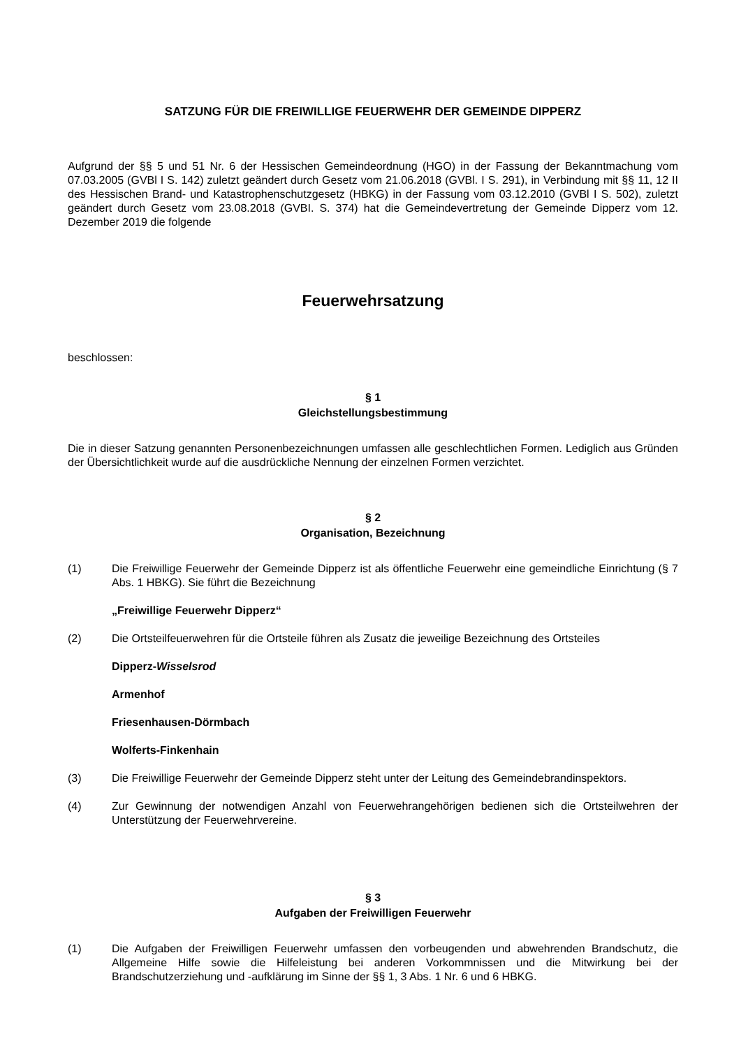SATZUNG FÜR DIE FREIWILLIGE FEUERWEHR DER GEMEINDE DIPPERZ
Aufgrund der §§ 5 und 51 Nr. 6 der Hessischen Gemeindeordnung (HGO) in der Fassung der Bekanntmachung vom 07.03.2005 (GVBl I S. 142) zuletzt geändert durch Gesetz vom 21.06.2018 (GVBl. I S. 291), in Verbindung mit §§ 11, 12 II des Hessischen Brand- und Katastrophenschutzgesetz (HBKG) in der Fassung vom 03.12.2010 (GVBl I S. 502), zuletzt geändert durch Gesetz vom 23.08.2018 (GVBI. S. 374) hat die Gemeindevertretung der Gemeinde Dipperz vom 12. Dezember 2019 die folgende
Feuerwehrsatzung
beschlossen:
§ 1
Gleichstellungsbestimmung
Die in dieser Satzung genannten Personenbezeichnungen umfassen alle geschlechtlichen Formen. Lediglich aus Gründen der Übersichtlichkeit wurde auf die ausdrückliche Nennung der einzelnen Formen verzichtet.
§ 2
Organisation, Bezeichnung
(1) Die Freiwillige Feuerwehr der Gemeinde Dipperz ist als öffentliche Feuerwehr eine gemeindliche Einrichtung (§ 7 Abs. 1 HBKG). Sie führt die Bezeichnung
„Freiwillige Feuerwehr Dipperz“
(2) Die Ortsteilfeuerwehren für die Ortsteile führen als Zusatz die jeweilige Bezeichnung des Ortsteiles
Dipperz-Wisselsrod
Armenhof
Friesenhausen-Dörmbach
Wolferts-Finkenhain
(3) Die Freiwillige Feuerwehr der Gemeinde Dipperz steht unter der Leitung des Gemeindebrandinspektors.
(4) Zur Gewinnung der notwendigen Anzahl von Feuerwehrangehörigen bedienen sich die Ortsteilwehren der Unterstützung der Feuerwehrvereine.
§ 3
Aufgaben der Freiwilligen Feuerwehr
(1) Die Aufgaben der Freiwilligen Feuerwehr umfassen den vorbeugenden und abwehrenden Brandschutz, die Allgemeine Hilfe sowie die Hilfeleistung bei anderen Vorkommnissen und die Mitwirkung bei der Brandschutzerziehung und -aufklärung im Sinne der §§ 1, 3 Abs. 1 Nr. 6 und 6 HBKG.